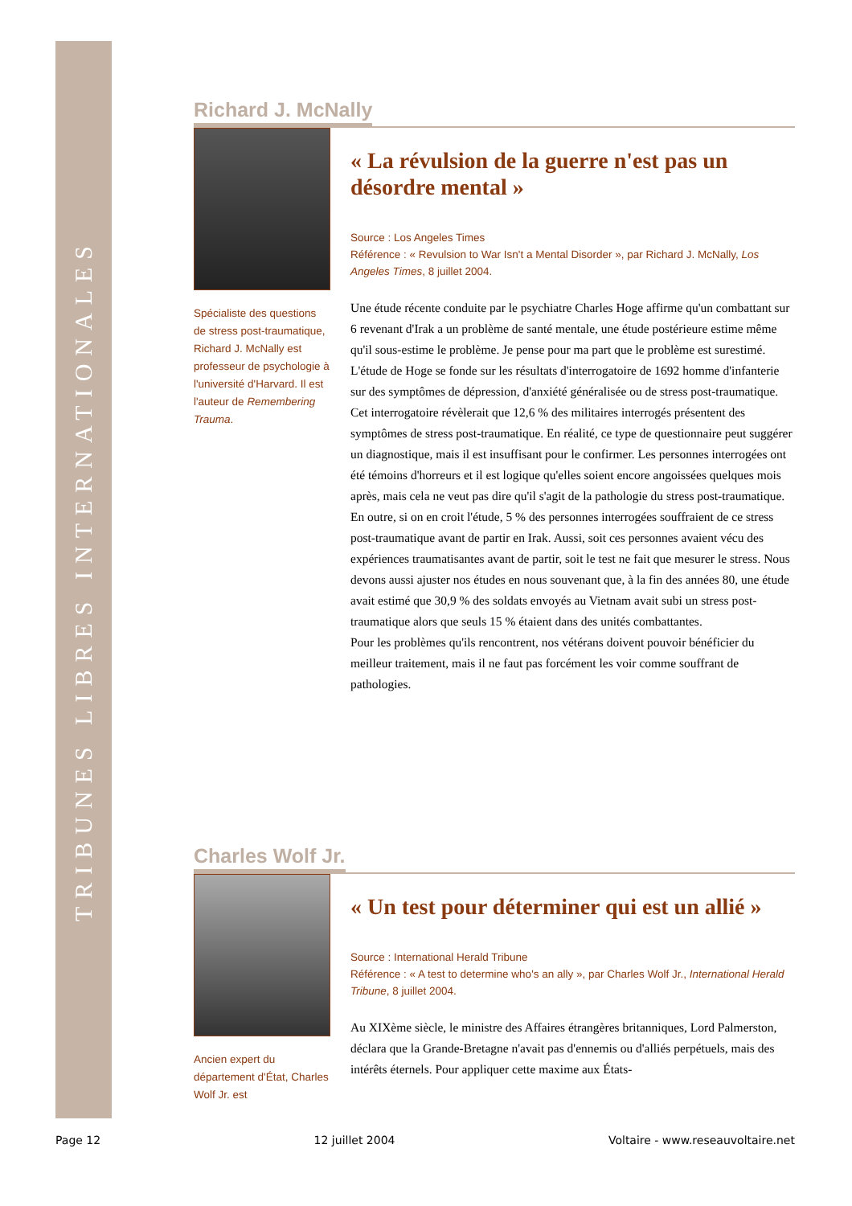TRIBUNES LIBRES INTERNATIONALES
Richard J. McNally
Spécialiste des questions de stress post-traumatique, Richard J. McNally est professeur de psychologie à l'université d'Harvard. Il est l'auteur de Remembering Trauma.
« La révulsion de la guerre n'est pas un désordre mental »
Source : Los Angeles Times
Référence : « Revulsion to War Isn't a Mental Disorder », par Richard J. McNally, Los Angeles Times, 8 juillet 2004.
Une étude récente conduite par le psychiatre Charles Hoge affirme qu'un combattant sur 6 revenant d'Irak a un problème de santé mentale, une étude postérieure estime même qu'il sous-estime le problème. Je pense pour ma part que le problème est surestimé.
L'étude de Hoge se fonde sur les résultats d'interrogatoire de 1692 homme d'infanterie sur des symptômes de dépression, d'anxiété généralisée ou de stress post-traumatique. Cet interrogatoire révèlerait que 12,6 % des militaires interrogés présentent des symptômes de stress post-traumatique. En réalité, ce type de questionnaire peut suggérer un diagnostique, mais il est insuffisant pour le confirmer. Les personnes interrogées ont été témoins d'horreurs et il est logique qu'elles soient encore angoissées quelques mois après, mais cela ne veut pas dire qu'il s'agit de la pathologie du stress post-traumatique. En outre, si on en croit l'étude, 5 % des personnes interrogées souffraient de ce stress post-traumatique avant de partir en Irak. Aussi, soit ces personnes avaient vécu des expériences traumatisantes avant de partir, soit le test ne fait que mesurer le stress. Nous devons aussi ajuster nos études en nous souvenant que, à la fin des années 80, une étude avait estimé que 30,9 % des soldats envoyés au Vietnam avait subi un stress post-traumatique alors que seuls 15 % étaient dans des unités combattantes.
Pour les problèmes qu'ils rencontrent, nos vétérans doivent pouvoir bénéficier du meilleur traitement, mais il ne faut pas forcément les voir comme souffrant de pathologies.
Charles Wolf Jr.
Ancien expert du département d'État, Charles Wolf Jr. est
« Un test pour déterminer qui est un allié »
Source : International Herald Tribune
Référence : « A test to determine who's an ally », par Charles Wolf Jr., International Herald Tribune, 8 juillet 2004.
Au XIXème siècle, le ministre des Affaires étrangères britanniques, Lord Palmerston, déclara que la Grande-Bretagne n'avait pas d'ennemis ou d'alliés perpétuels, mais des intérêts éternels. Pour appliquer cette maxime aux États-
Page 12 12 juillet 2004 Voltaire - www.reseauvoltaire.net